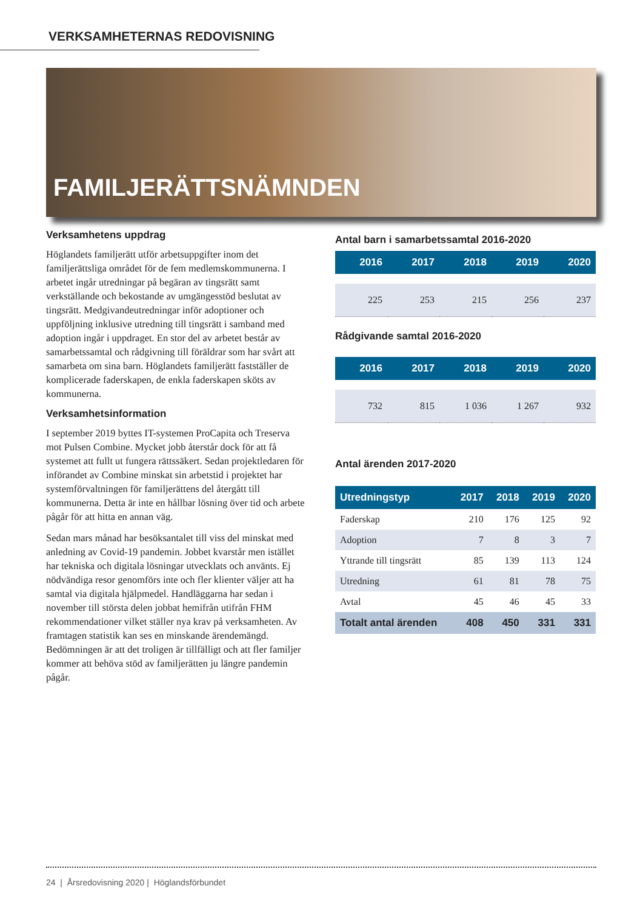VERKSAMHETERNAS REDOVISNING
FAMILJERÄTTSNÄMNDEN
Verksamhetens uppdrag
Höglandets familjerätt utför arbetsuppgifter inom det familjerättsliga området för de fem medlemskommunerna. I arbetet ingår utredningar på begäran av tingsrätt samt verkställande och bekostande av umgängesstöd beslutat av tingsrätt. Medgivandeutredningar inför adoptioner och uppföljning inklusive utredning till tingsrätt i samband med adoption ingår i uppdraget. En stor del av arbetet består av samarbetssamtal och rådgivning till föräldrar som har svårt att samarbeta om sina barn. Höglandets familjerätt fastställer de komplicerade faderskapen, de enkla faderskapen sköts av kommunerna.
Verksamhetsinformation
I september 2019 byttes IT-systemen ProCapita och Treserva mot Pulsen Combine. Mycket jobb återstår dock för att få systemet att fullt ut fungera rättssäkert. Sedan projektledaren för införandet av Combine minskat sin arbetstid i projektet har systemförvaltningen för familjerättens del återgått till kommunerna. Detta är inte en hållbar lösning över tid och arbete pågår för att hitta en annan väg.
Sedan mars månad har besöksantalet till viss del minskat med anledning av Covid-19 pandemin. Jobbet kvarstår men istället har tekniska och digitala lösningar utvecklats och använts. Ej nödvändiga resor genomförs inte och fler klienter väljer att ha samtal via digitala hjälpmedel. Handläggarna har sedan i november till största delen jobbat hemifrån utifrån FHM rekommendationer vilket ställer nya krav på verksamheten. Av framtagen statistik kan ses en minskande ärendemängd. Bedömningen är att det troligen är tillfälligt och att fler familjer kommer att behöva stöd av familjerätten ju längre pandemin pågår.
Antal barn i samarbetssamtal 2016-2020
| 2016 | 2017 | 2018 | 2019 | 2020 |
| --- | --- | --- | --- | --- |
| 225 | 253 | 215 | 256 | 237 |
Rådgivande samtal 2016-2020
| 2016 | 2017 | 2018 | 2019 | 2020 |
| --- | --- | --- | --- | --- |
| 732 | 815 | 1 036 | 1 267 | 932 |
Antal ärenden 2017-2020
| Utredningstyp | 2017 | 2018 | 2019 | 2020 |
| --- | --- | --- | --- | --- |
| Faderskap | 210 | 176 | 125 | 92 |
| Adoption | 7 | 8 | 3 | 7 |
| Yttrande till tingsrätt | 85 | 139 | 113 | 124 |
| Utredning | 61 | 81 | 78 | 75 |
| Avtal | 45 | 46 | 45 | 33 |
| Totalt antal ärenden | 408 | 450 | 331 | 331 |
24 | Årsredovisning 2020 | Höglandsförbundet